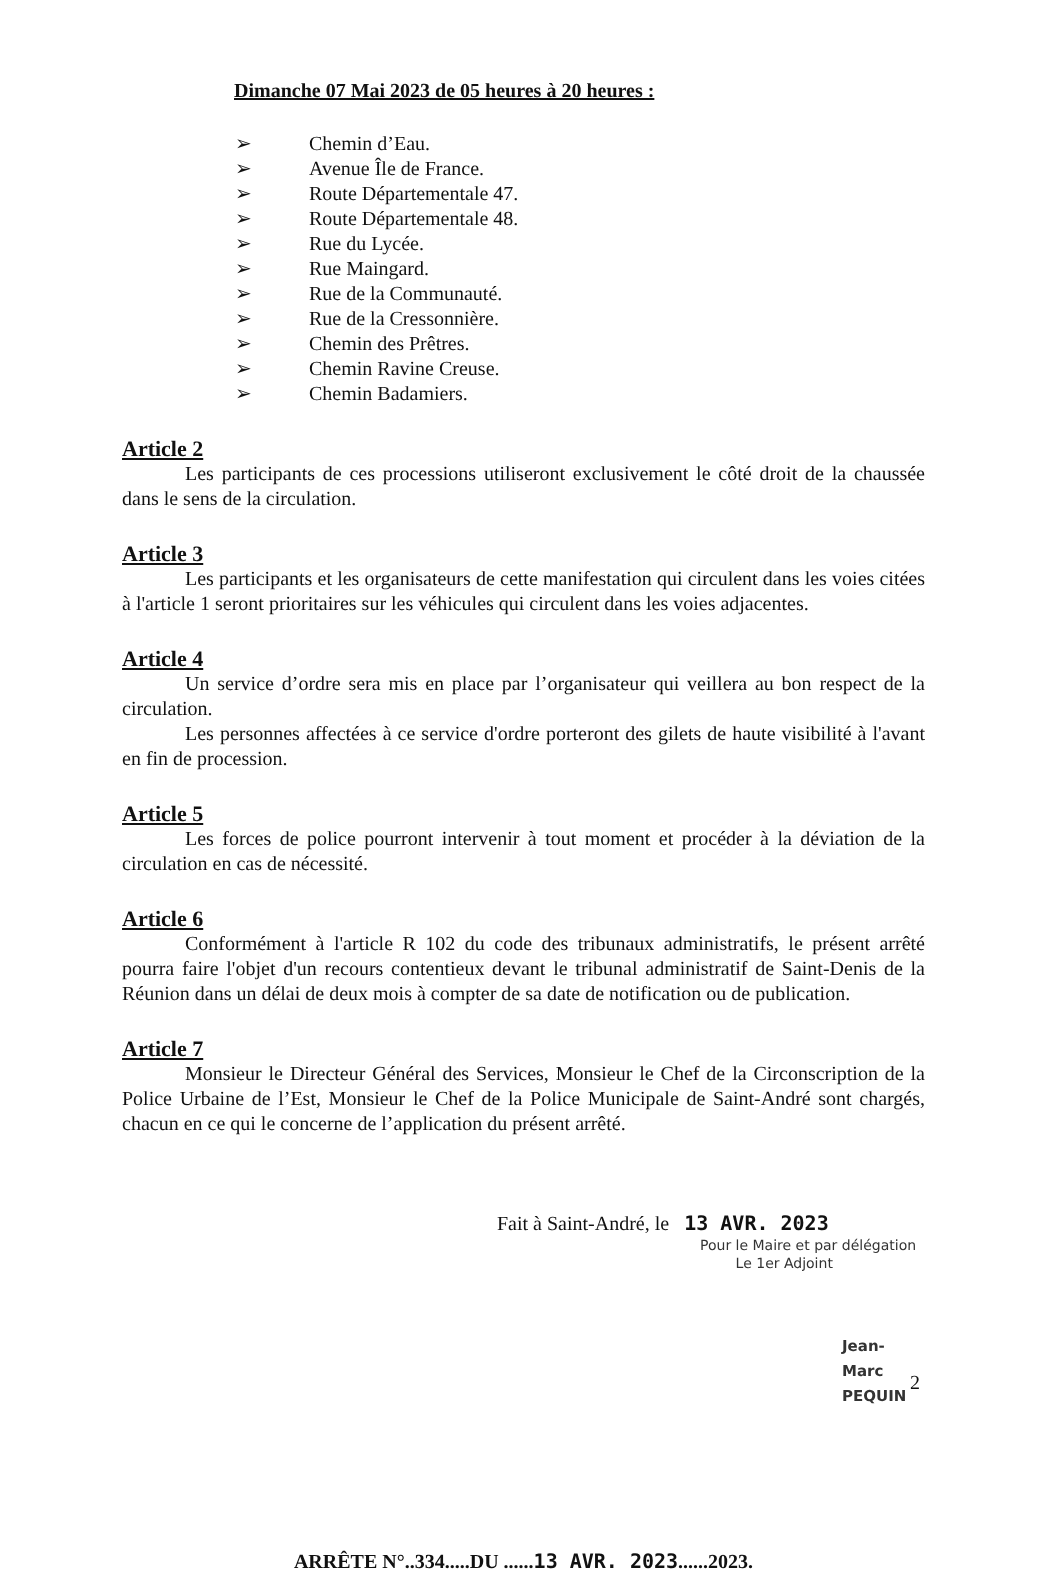Dimanche 07 Mai 2023 de 05 heures à 20 heures :
➢ Chemin d’Eau.
➢ Avenue Île de France.
➢ Route Départementale 47.
➢ Route Départementale 48.
➢ Rue du Lycée.
➢ Rue Maingard.
➢ Rue de la Communauté.
➢ Rue de la Cressonnière.
➢ Chemin des Prêtres.
➢ Chemin Ravine Creuse.
➢ Chemin Badamiers.
Article 2
Les participants de ces processions utiliseront exclusivement le côté droit de la chaussée dans le sens de la circulation.
Article 3
Les participants et les organisateurs de cette manifestation qui circulent dans les voies citées à l'article 1 seront prioritaires sur les véhicules qui circulent dans les voies adjacentes.
Article 4
Un service d’ordre sera mis en place par l’organisateur qui veillera au bon respect de la circulation.
Les personnes affectées à ce service d'ordre porteront des gilets de haute visibilité à l'avant en fin de procession.
Article 5
Les forces de police pourront intervenir à tout moment et procéder à la déviation de la circulation en cas de nécessité.
Article 6
Conformément à l'article R 102 du code des tribunaux administratifs, le présent arrêté pourra faire l'objet d'un recours contentieux devant le tribunal administratif de Saint-Denis de la Réunion dans un délai de deux mois à compter de sa date de notification ou de publication.
Article 7
Monsieur le Directeur Général des Services, Monsieur le Chef de la Circonscription de la Police Urbaine de l’Est, Monsieur le Chef de la Police Municipale de Saint-André sont chargés, chacun en ce qui le concerne de l’application du présent arrêté.
Fait à Saint-André, le 13 AVR. 2023
Pour le Maire et par délégation
Le 1er Adjoint
Jean-Marc PEQUIN
ARRÊTE N°..334.....DU ......13 AVR. 2023......2023.
2